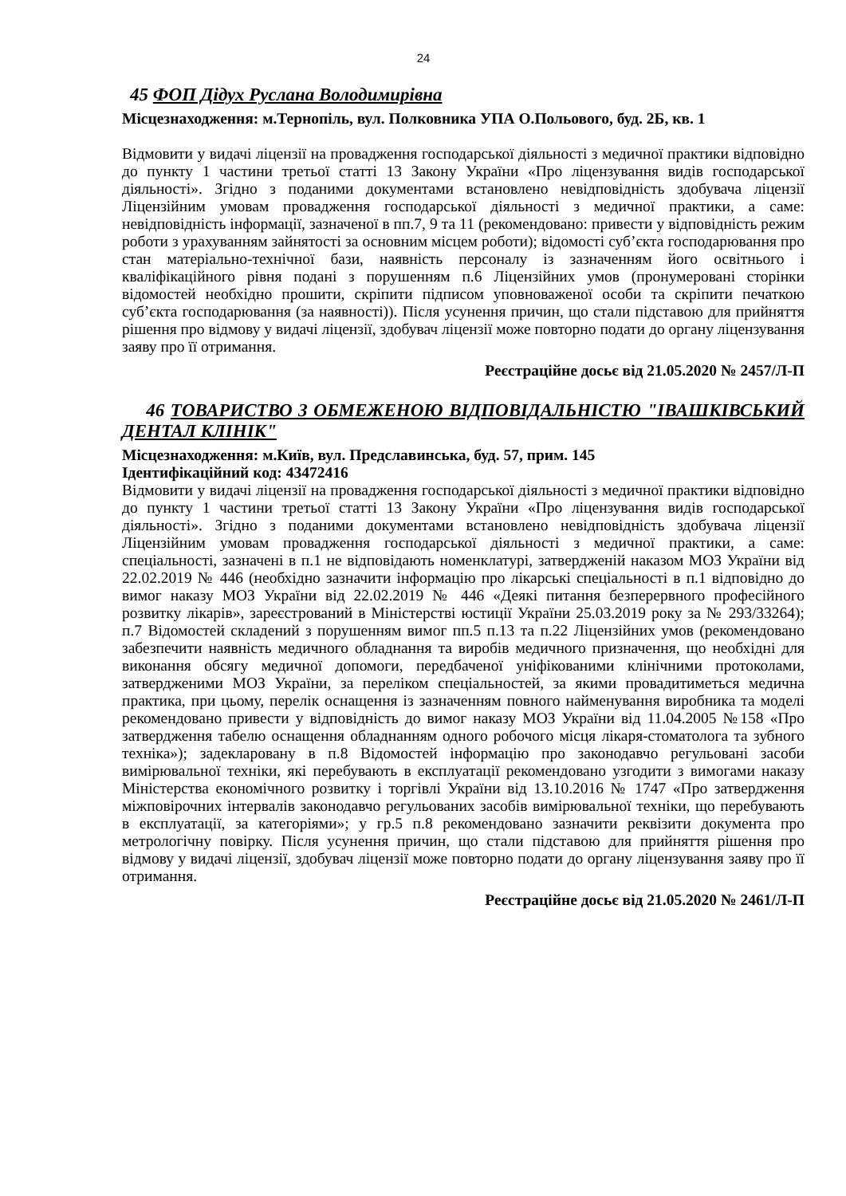24
45 ФОП Дідух Руслана Володимирівна
Місцезнаходження: м.Тернопіль, вул. Полковника УПА О.Польового, буд. 2Б, кв. 1
Відмовити у видачі ліцензії на провадження господарської діяльності з медичної практики відповідно до пункту 1 частини третьої статті 13 Закону України «Про ліцензування видів господарської діяльності». Згідно з поданими документами встановлено невідповідність здобувача ліцензії Ліцензійним умовам провадження господарської діяльності з медичної практики, а саме: невідповідність інформації, зазначеної в пп.7, 9 та 11 (рекомендовано: привести у відповідність режим роботи з урахуванням зайнятості за основним місцем роботи); відомості суб’єкта господарювання про стан матеріально-технічної бази, наявність персоналу із зазначенням його освітнього і кваліфікаційного рівня подані з порушенням п.6 Ліцензійних умов (пронумеровані сторінки відомостей необхідно прошити, скріпити підписом уповноваженої особи та скріпити печаткою суб’єкта господарювання (за наявності)). Після усунення причин, що стали підставою для прийняття рішення про відмову у видачі ліцензії, здобувач ліцензії може повторно подати до органу ліцензування заяву про її отримання.
Реєстраційне досьє від 21.05.2020 № 2457/Л-П
46 ТОВАРИСТВО З ОБМЕЖЕНОЮ ВІДПОВІДАЛЬНІСТЮ "ІВАШКІВСЬКИЙ ДЕНТАЛ КЛІНІК"
Місцезнаходження: м.Київ, вул. Предславинська, буд. 57, прим. 145
Ідентифікаційний код: 43472416
Відмовити у видачі ліцензії на провадження господарської діяльності з медичної практики відповідно до пункту 1 частини третьої статті 13 Закону України «Про ліцензування видів господарської діяльності». Згідно з поданими документами встановлено невідповідність здобувача ліцензії Ліцензійним умовам провадження господарської діяльності з медичної практики, а саме: спеціальності, зазначені в п.1 не відповідають номенклатурі, затвердженій наказом МОЗ України від 22.02.2019 № 446 (необхідно зазначити інформацію про лікарські спеціальності в п.1 відповідно до вимог наказу МОЗ України від 22.02.2019 № 446 «Деякі питання безперервного професійного розвитку лікарів», зареєстрований в Міністерстві юстиції України 25.03.2019 року за № 293/33264); п.7 Відомостей складений з порушенням вимог пп.5 п.13 та п.22 Ліцензійних умов (рекомендовано забезпечити наявність медичного обладнання та виробів медичного призначення, що необхідні для виконання обсягу медичної допомоги, передбаченої уніфікованими клінічними протоколами, затвердженими МОЗ України, за переліком спеціальностей, за якими провадитиметься медична практика, при цьому, перелік оснащення із зазначенням повного найменування виробника та моделі рекомендовано привести у відповідність до вимог наказу МОЗ України від 11.04.2005 №158 «Про затвердження табелю оснащення обладнанням одного робочого місця лікаря-стоматолога та зубного техніка»); задекларовану в п.8 Відомостей інформацію про законодавчо регульовані засоби вимірювальної техніки, які перебувають в експлуатації рекомендовано узгодити з вимогами наказу Міністерства економічного розвитку і торгівлі України від 13.10.2016 № 1747 «Про затвердження міжповірочних інтервалів законодавчо регульованих засобів вимірювальної техніки, що перебувають в експлуатації, за категоріями»; у гр.5 п.8 рекомендовано зазначити реквізити документа про метрологічну повірку. Після усунення причин, що стали підставою для прийняття рішення про відмову у видачі ліцензії, здобувач ліцензії може повторно подати до органу ліцензування заяву про її отримання.
Реєстраційне досьє від 21.05.2020 № 2461/Л-П